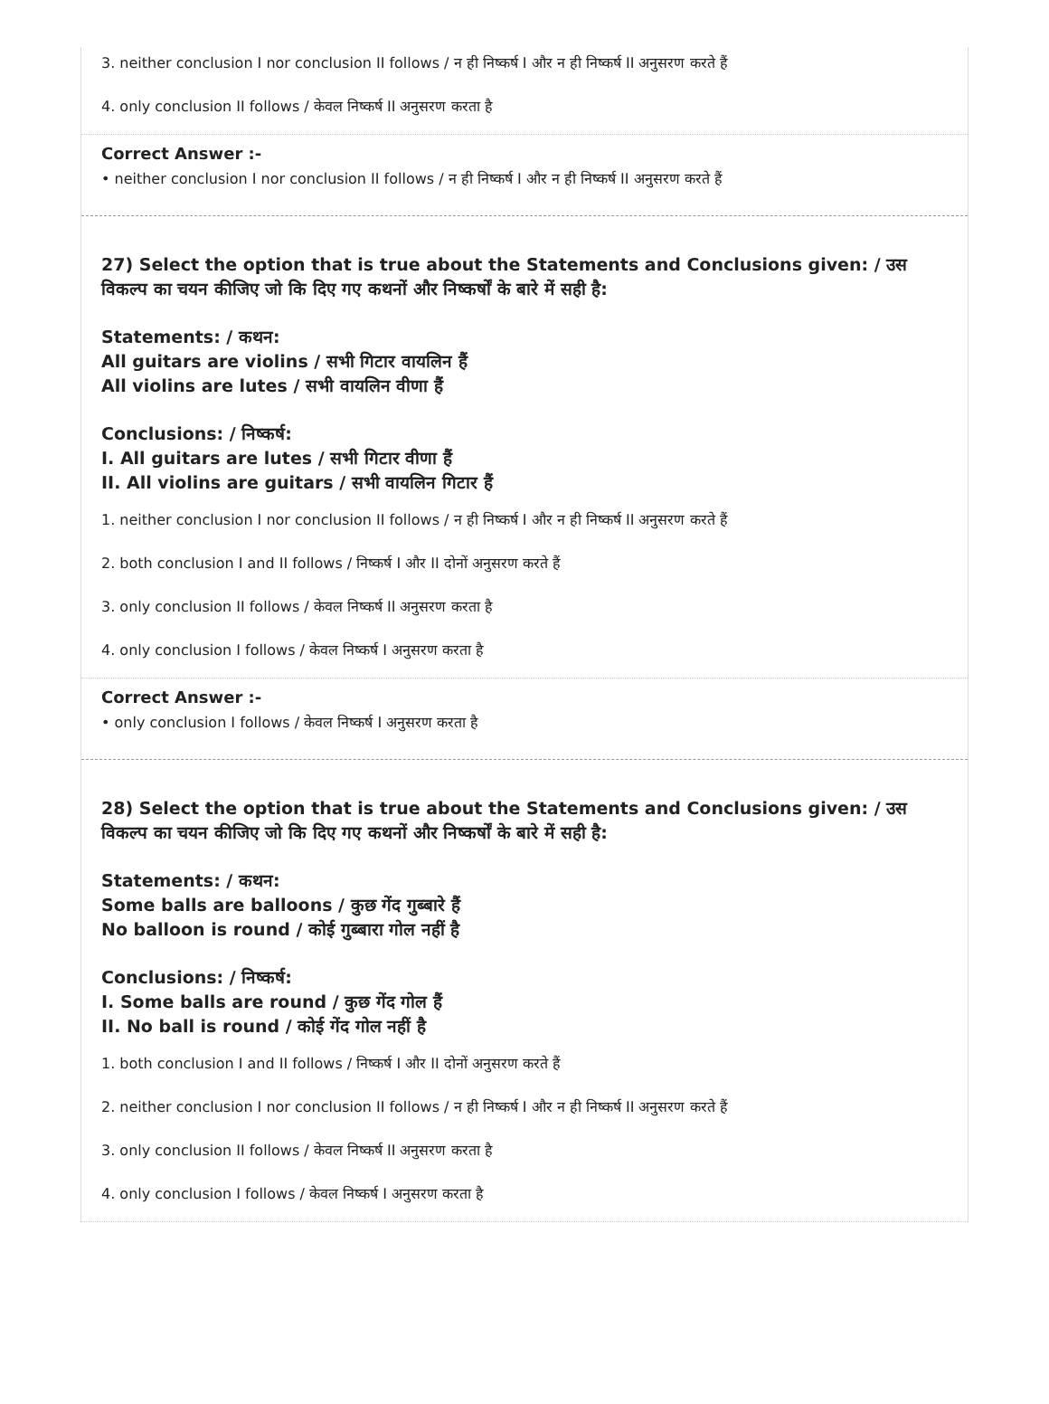3. neither conclusion I nor conclusion II follows / न ही निष्कर्ष I और न ही निष्कर्ष II अनुसरण करते हैं
4. only conclusion II follows / केवल निष्कर्ष II अनुसरण करता है
Correct Answer :-
• neither conclusion I nor conclusion II follows / न ही निष्कर्ष I और न ही निष्कर्ष II अनुसरण करते हैं
27) Select the option that is true about the Statements and Conclusions given: / उस विकल्प का चयन कीजिए जो कि दिए गए कथनों और निष्कर्षों के बारे में सही है:
Statements: / कथन:
All guitars are violins / सभी गिटार वायलिन हैं
All violins are lutes / सभी वायलिन वीणा हैं
Conclusions: / निष्कर्ष:
I. All guitars are lutes / सभी गिटार वीणा हैं
II. All violins are guitars / सभी वायलिन गिटार हैं
1. neither conclusion I nor conclusion II follows / न ही निष्कर्ष I और न ही निष्कर्ष II अनुसरण करते हैं
2. both conclusion I and II follows / निष्कर्ष I और II दोनों अनुसरण करते हैं
3. only conclusion II follows / केवल निष्कर्ष II अनुसरण करता है
4. only conclusion I follows / केवल निष्कर्ष I अनुसरण करता है
Correct Answer :-
• only conclusion I follows / केवल निष्कर्ष I अनुसरण करता है
28) Select the option that is true about the Statements and Conclusions given: / उस विकल्प का चयन कीजिए जो कि दिए गए कथनों और निष्कर्षों के बारे में सही है:
Statements: / कथन:
Some balls are balloons / कुछ गेंद गुब्बारे हैं
No balloon is round / कोई गुब्बारा गोल नहीं है
Conclusions: / निष्कर्ष:
I. Some balls are round / कुछ गेंद गोल हैं
II. No ball is round / कोई गेंद गोल नहीं है
1. both conclusion I and II follows / निष्कर्ष I और II दोनों अनुसरण करते हैं
2. neither conclusion I nor conclusion II follows / न ही निष्कर्ष I और न ही निष्कर्ष II अनुसरण करते हैं
3. only conclusion II follows / केवल निष्कर्ष II अनुसरण करता है
4. only conclusion I follows / केवल निष्कर्ष I अनुसरण करता है